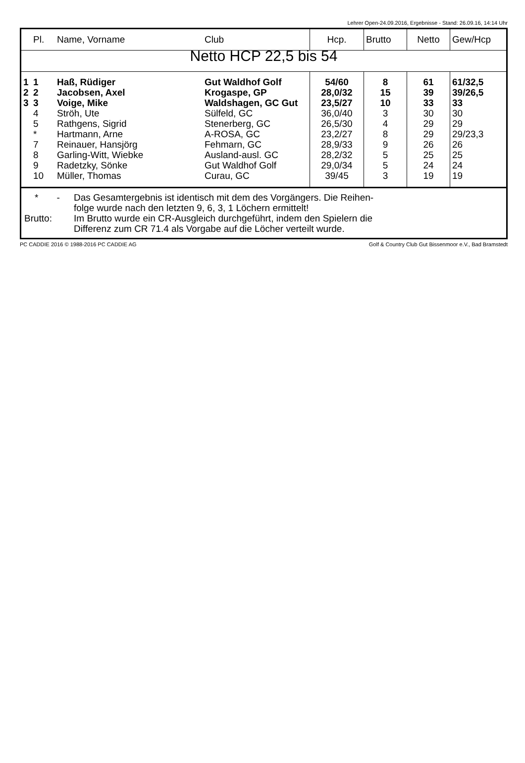Lehrer Open-24.09.2016, Ergebnisse - Stand: 26.09.16, 14:14 Uhr
| | Pl. | Name, Vorname | Club | Hcp. | Brutto | Netto | Gew/Hcp |
| --- | --- | --- | --- | --- | --- | --- | --- |
| Netto HCP 22,5 bis 54 | | | | | | | |
| 1 | 1 | Haß, Rüdiger | Gut Waldhof Golf | 54/60 | 8 | 61 | 61/32,5 |
| 2 | 2 | Jacobsen, Axel | Krogaspe, GP | 28,0/32 | 15 | 39 | 39/26,5 |
| 3 | 3 | Voige, Mike | Waldshagen, GC Gut | 23,5/27 | 10 | 33 | 33 |
| | 4 | Ströh, Ute | Sülfeld, GC | 36,0/40 | 3 | 30 | 30 |
| | 5 | Rathgens, Sigrid | Stenerberg, GC | 26,5/30 | 4 | 29 | 29 |
| | * | Hartmann, Arne | A-ROSA, GC | 23,2/27 | 8 | 29 | 29/23,3 |
| | 7 | Reinauer, Hansjörg | Fehmarn, GC | 28,9/33 | 9 | 26 | 26 |
| | 8 | Garling-Witt, Wiebke | Ausland-ausl. GC | 28,2/32 | 5 | 25 | 25 |
| | 9 | Radetzky, Sönke | Gut Waldhof Golf | 29,0/34 | 5 | 24 | 24 |
| | 10 | Müller, Thomas | Curau, GC | 39/45 | 3 | 19 | 19 |
* - Das Gesamtergebnis ist identisch mit dem des Vorgängers. Die Reihen-
folge wurde nach den letzten 9, 6, 3, 1 Löchern ermittelt!
Brutto: Im Brutto wurde ein CR-Ausgleich durchgeführt, indem den Spielern die
Differenz zum CR 71.4 als Vorgabe auf die Löcher verteilt wurde.
PC CADDIE 2016 © 1988-2016 PC CADDIE AG Golf & Country Club Gut Bissenmoor e.V., Bad Bramstedt